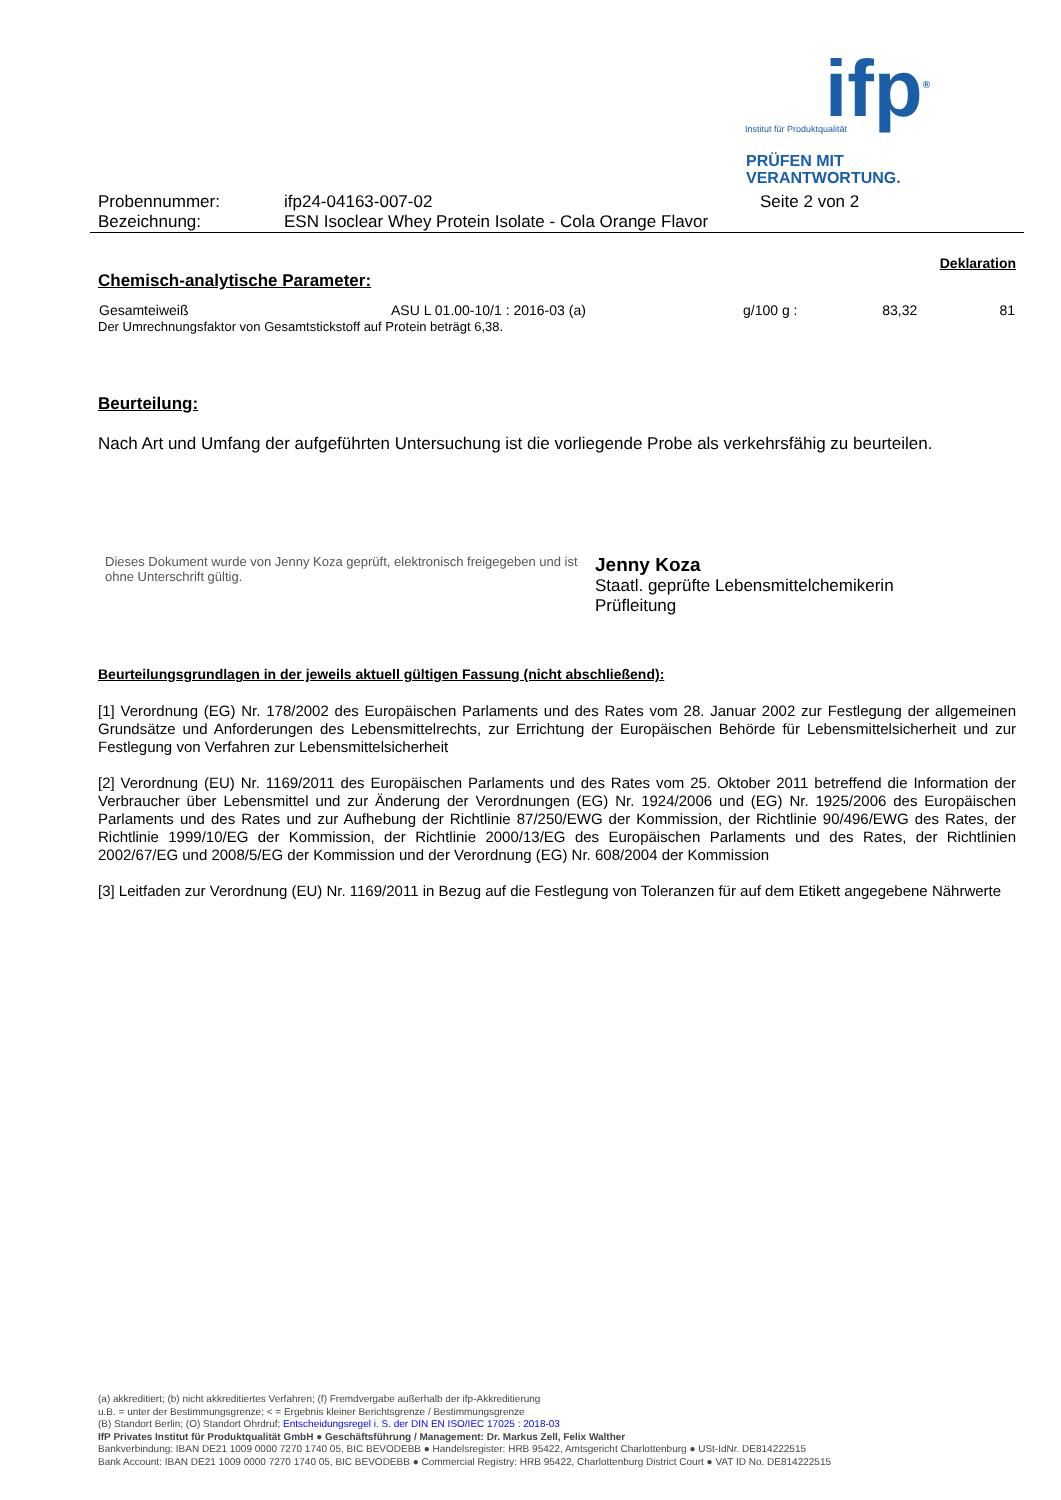ifp<sup>®</sup>
Institut für Produktqualität
PRÜFEN MIT
VERANTWORTUNG.
| Probennummer: | ifp24-04163-007-02 | Seite 2 von 2 |
| Bezeichnung: | ESN Isoclear Whey Protein Isolate - Cola Orange Flavor | |
Deklaration
Chemisch-analytische Parameter:
| Gesamteiweiß | ASU L 01.00-10/1 : 2016-03 (a) | g/100 g : | 83,32 | 81 |
Der Umrechnungsfaktor von Gesamtstickstoff auf Protein beträgt 6,38.
Beurteilung:
Nach Art und Umfang der aufgeführten Untersuchung ist die vorliegende Probe als verkehrsfähig zu beurteilen.
Dieses Dokument wurde von Jenny Koza geprüft, elektronisch freigegeben und ist ohne Unterschrift gültig.
Jenny Koza
Staatl. geprüfte Lebensmittelchemikerin
Prüfleitung
Beurteilungsgrundlagen in der jeweils aktuell gültigen Fassung (nicht abschließend):
[1] Verordnung (EG) Nr. 178/2002 des Europäischen Parlaments und des Rates vom 28. Januar 2002 zur Festlegung der allgemeinen Grundsätze und Anforderungen des Lebensmittelrechts, zur Errichtung der Europäischen Behörde für Lebensmittelsicherheit und zur Festlegung von Verfahren zur Lebensmittelsicherheit
[2] Verordnung (EU) Nr. 1169/2011 des Europäischen Parlaments und des Rates vom 25. Oktober 2011 betreffend die Information der Verbraucher über Lebensmittel und zur Änderung der Verordnungen (EG) Nr. 1924/2006 und (EG) Nr. 1925/2006 des Europäischen Parlaments und des Rates und zur Aufhebung der Richtlinie 87/250/EWG der Kommission, der Richtlinie 90/496/EWG des Rates, der Richtlinie 1999/10/EG der Kommission, der Richtlinie 2000/13/EG des Europäischen Parlaments und des Rates, der Richtlinien 2002/67/EG und 2008/5/EG der Kommission und der Verordnung (EG) Nr. 608/2004 der Kommission
[3] Leitfaden zur Verordnung (EU) Nr. 1169/2011 in Bezug auf die Festlegung von Toleranzen für auf dem Etikett angegebene Nährwerte
(a) akkreditiert; (b) nicht akkreditiertes Verfahren; (f) Fremdvergabe außerhalb der ifp-Akkreditierung
u.B. = unter der Bestimmungsgrenze; < = Ergebnis kleiner Berichtsgrenze / Bestimmungsgrenze
(B) Standort Berlin; (O) Standort Ohrdruf; Entscheidungsregel i. S. der DIN EN ISO/IEC 17025 : 2018-03
IfP Privates Institut für Produktqualität GmbH ● Geschäftsführung / Management: Dr. Markus Zell, Felix Walther
Bankverbindung: IBAN DE21 1009 0000 7270 1740 05, BIC BEVODEBB ● Handelsregister: HRB 95422, Amtsgericht Charlottenburg ● USt-IdNr. DE814222515
Bank Account: IBAN DE21 1009 0000 7270 1740 05, BIC BEVODEBB ● Commercial Registry: HRB 95422, Charlottenburg District Court ● VAT ID No. DE814222515